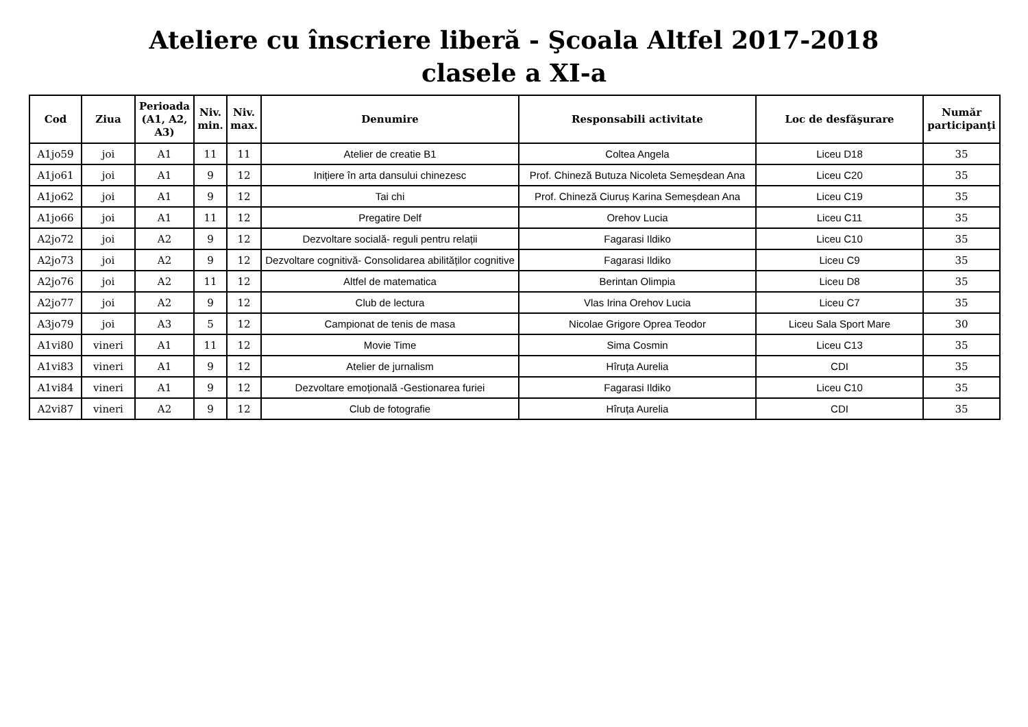Ateliere cu înscriere liberă - Şcoala Altfel 2017-2018
clasele a XI-a
| Cod | Ziua | Perioada (A1, A2, A3) | Niv. min. | Niv. max. | Denumire | Responsabili activitate | Loc de desfăşurare | Număr participanţi |
| --- | --- | --- | --- | --- | --- | --- | --- | --- |
| A1jo59 | joi | A1 | 11 | 11 | Atelier de creatie B1 | Coltea Angela | Liceu D18 | 35 |
| A1jo61 | joi | A1 | 9 | 12 | Inițiere în arta dansului chinezesc | Prof. Chineză Butuza Nicoleta Semeșdean Ana | Liceu C20 | 35 |
| A1jo62 | joi | A1 | 9 | 12 | Tai chi | Prof. Chineză Ciuruș Karina Semeșdean Ana | Liceu C19 | 35 |
| A1jo66 | joi | A1 | 11 | 12 | Pregatire Delf | Orehov Lucia | Liceu C11 | 35 |
| A2jo72 | joi | A2 | 9 | 12 | Dezvoltare socială- reguli pentru relații | Fagarasi Ildiko | Liceu C10 | 35 |
| A2jo73 | joi | A2 | 9 | 12 | Dezvoltare cognitivă- Consolidarea abilităților cognitive | Fagarasi Ildiko | Liceu C9 | 35 |
| A2jo76 | joi | A2 | 11 | 12 | Altfel de matematica | Berintan Olimpia | Liceu D8 | 35 |
| A2jo77 | joi | A2 | 9 | 12 | Club de lectura | Vlas Irina Orehov Lucia | Liceu C7 | 35 |
| A3jo79 | joi | A3 | 5 | 12 | Campionat de tenis de masa | Nicolae Grigore Oprea Teodor | Liceu Sala Sport Mare | 30 |
| A1vi80 | vineri | A1 | 11 | 12 | Movie Time | Sima Cosmin | Liceu C13 | 35 |
| A1vi83 | vineri | A1 | 9 | 12 | Atelier de jurnalism | Hîruța Aurelia | CDI | 35 |
| A1vi84 | vineri | A1 | 9 | 12 | Dezvoltare emoțională -Gestionarea furiei | Fagarasi Ildiko | Liceu C10 | 35 |
| A2vi87 | vineri | A2 | 9 | 12 | Club de fotografie | Hîruța Aurelia | CDI | 35 |